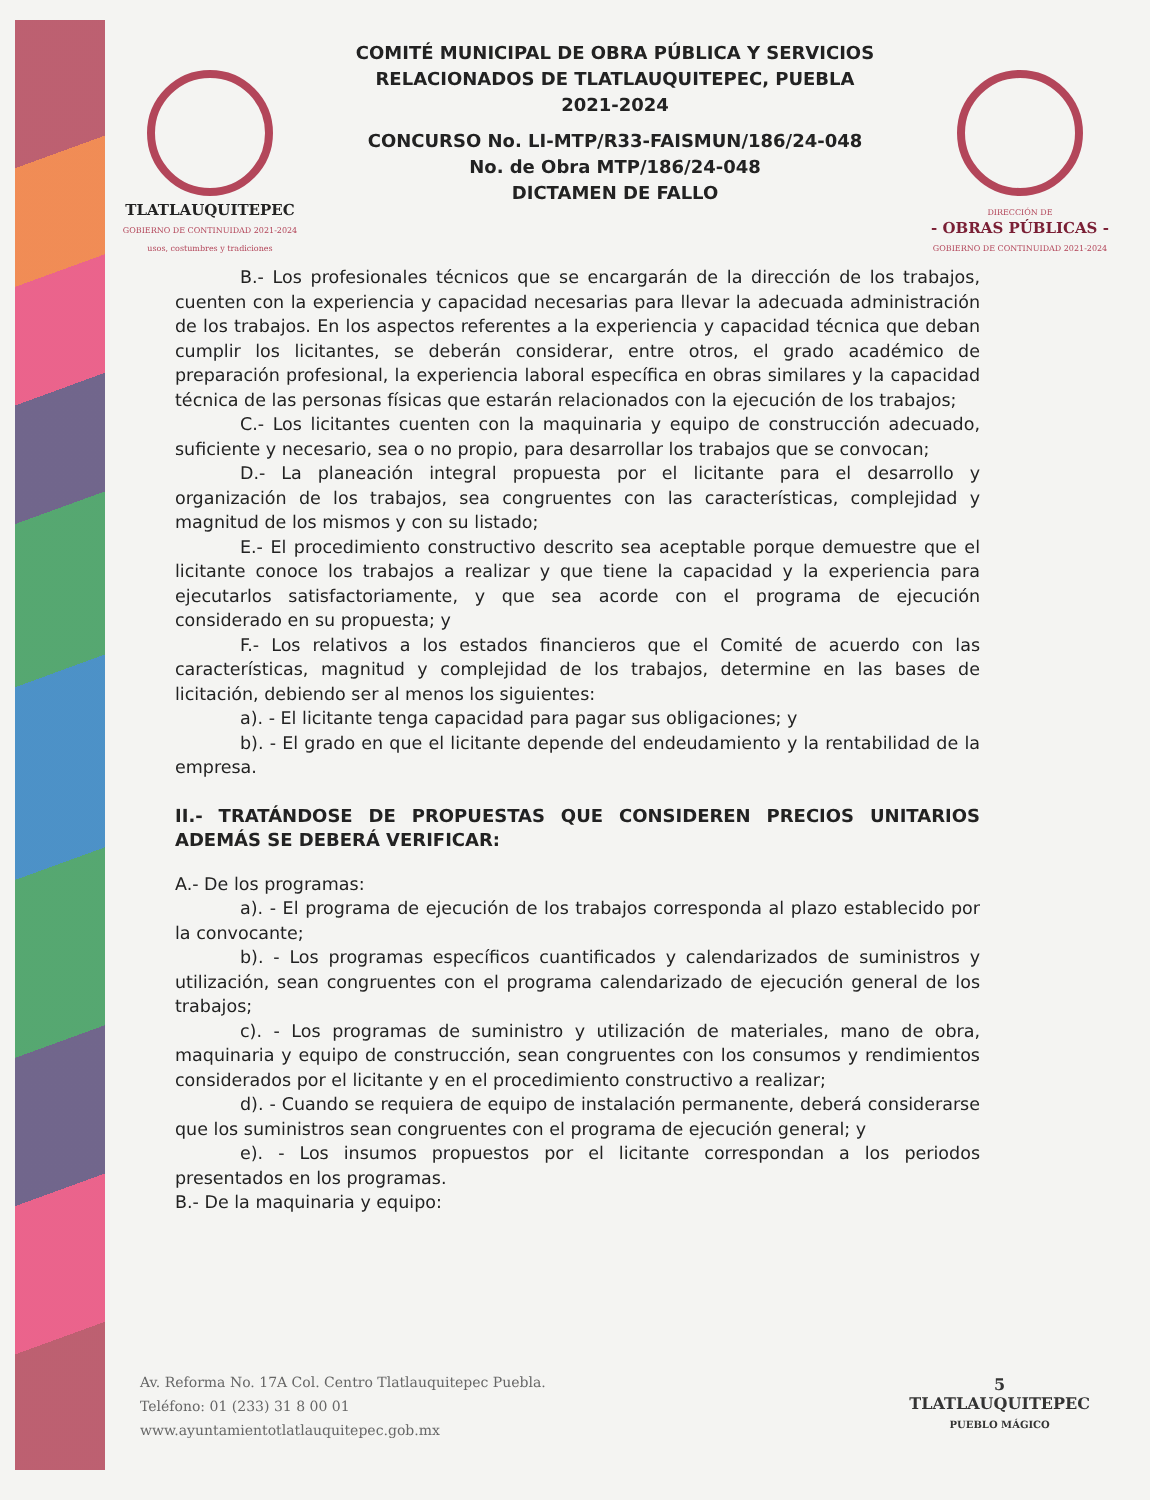TLATLAUQUITEPEC
GOBIERNO DE CONTINUIDAD 2021-2024
usos, costumbres y tradiciones
COMITÉ MUNICIPAL DE OBRA PÚBLICA Y SERVICIOS
RELACIONADOS DE TLATLAUQUITEPEC, PUEBLA
2021-2024
CONCURSO No. LI-MTP/R33-FAISMUN/186/24-048
No. de Obra MTP/186/24-048
DICTAMEN DE FALLO
DIRECCIÓN DE
- OBRAS PÚBLICAS -
GOBIERNO DE CONTINUIDAD 2021-2024
B.- Los profesionales técnicos que se encargarán de la dirección de los trabajos, cuenten con la experiencia y capacidad necesarias para llevar la adecuada administración de los trabajos. En los aspectos referentes a la experiencia y capacidad técnica que deban cumplir los licitantes, se deberán considerar, entre otros, el grado académico de preparación profesional, la experiencia laboral específica en obras similares y la capacidad técnica de las personas físicas que estarán relacionados con la ejecución de los trabajos;
C.- Los licitantes cuenten con la maquinaria y equipo de construcción adecuado, suficiente y necesario, sea o no propio, para desarrollar los trabajos que se convocan;
D.- La planeación integral propuesta por el licitante para el desarrollo y organización de los trabajos, sea congruentes con las características, complejidad y magnitud de los mismos y con su listado;
E.- El procedimiento constructivo descrito sea aceptable porque demuestre que el licitante conoce los trabajos a realizar y que tiene la capacidad y la experiencia para ejecutarlos satisfactoriamente, y que sea acorde con el programa de ejecución considerado en su propuesta; y
F.- Los relativos a los estados financieros que el Comité de acuerdo con las características, magnitud y complejidad de los trabajos, determine en las bases de licitación, debiendo ser al menos los siguientes:
a). - El licitante tenga capacidad para pagar sus obligaciones; y
b). - El grado en que el licitante depende del endeudamiento y la rentabilidad de la empresa.
II.- TRATÁNDOSE DE PROPUESTAS QUE CONSIDEREN PRECIOS UNITARIOS ADEMÁS SE DEBERÁ VERIFICAR:
A.- De los programas:
a). - El programa de ejecución de los trabajos corresponda al plazo establecido por la convocante;
b). - Los programas específicos cuantificados y calendarizados de suministros y utilización, sean congruentes con el programa calendarizado de ejecución general de los trabajos;
c). - Los programas de suministro y utilización de materiales, mano de obra, maquinaria y equipo de construcción, sean congruentes con los consumos y rendimientos considerados por el licitante y en el procedimiento constructivo a realizar;
d). - Cuando se requiera de equipo de instalación permanente, deberá considerarse que los suministros sean congruentes con el programa de ejecución general; y
e). - Los insumos propuestos por el licitante correspondan a los periodos presentados en los programas.
B.- De la maquinaria y equipo:
Av. Reforma No. 17A Col. Centro Tlatlauquitepec Puebla.
Teléfono: 01 (233) 31 8 00 01
www.ayuntamientotlatlauquitepec.gob.mx
5
TLATLAUQUITEPEC
PUEBLO MÁGICO